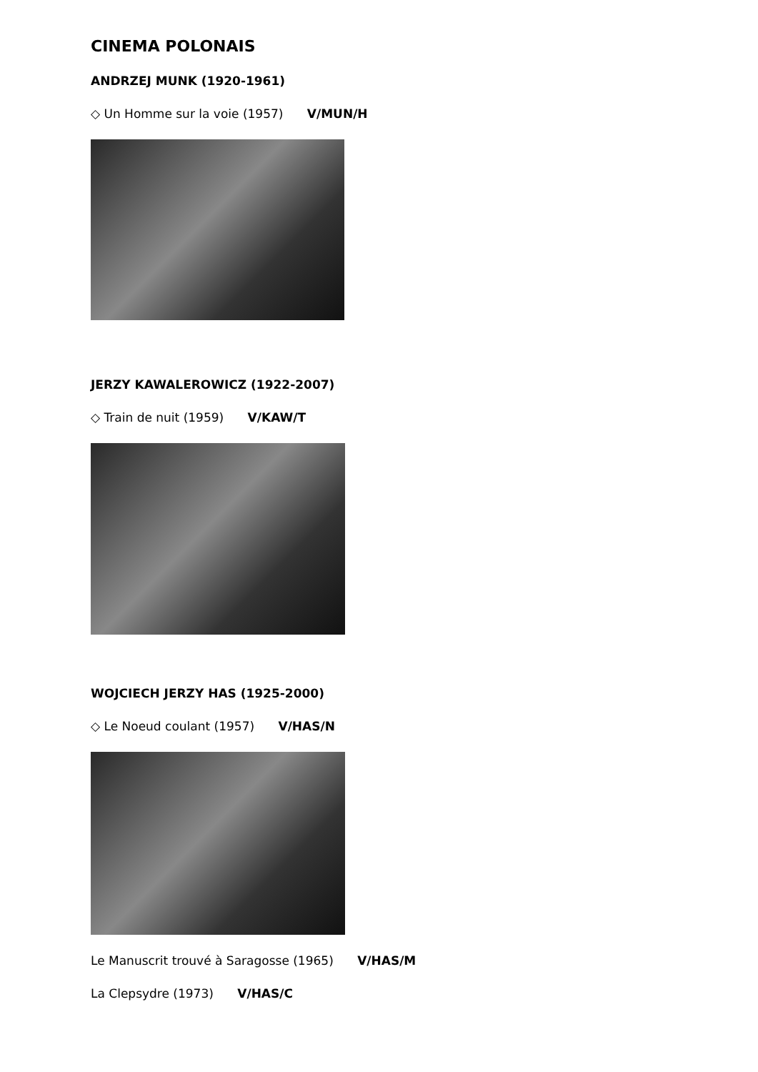CINEMA POLONAIS
ANDRZEJ MUNK (1920-1961)
◇ Un Homme sur la voie (1957) V/MUN/H
JERZY KAWALEROWICZ (1922-2007)
◇ Train de nuit (1959) V/KAW/T
WOJCIECH JERZY HAS (1925-2000)
◇ Le Noeud coulant (1957) V/HAS/N
Le Manuscrit trouvé à Saragosse (1965) V/HAS/M
La Clepsydre (1973) V/HAS/C